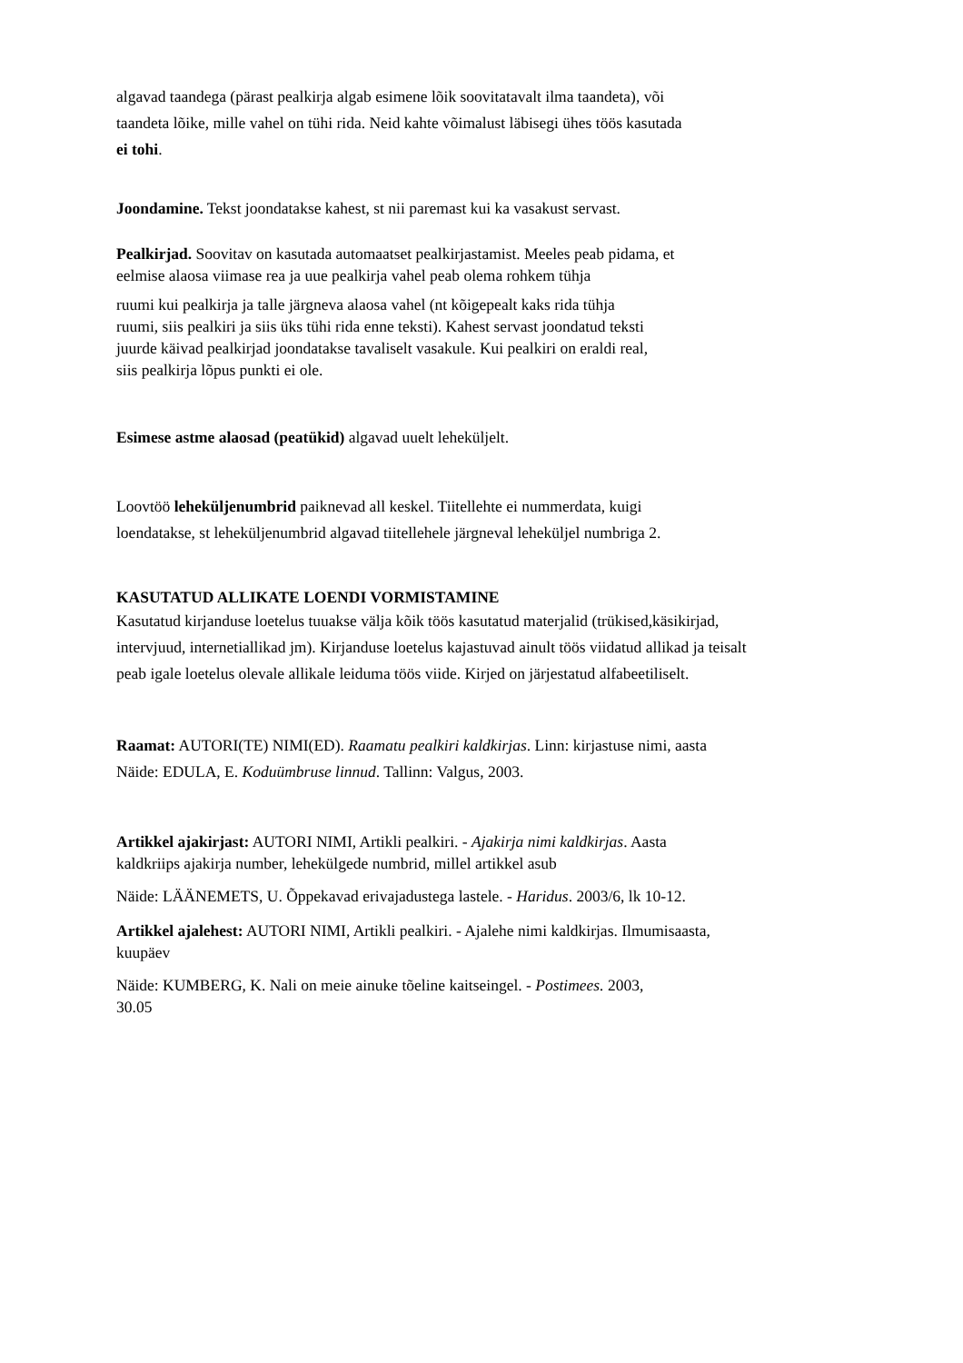algavad taandega (pärast pealkirja algab esimene lõik soovitatavalt ilma taandeta), või
taandeta lõike, mille vahel on tühi rida. Neid kahte võimalust läbisegi ühes töös kasutada
ei tohi.
Joondamine. Tekst joondatakse kahest, st nii paremast kui ka vasakust servast.
Pealkirjad. Soovitav on kasutada automaatset pealkirjastamist. Meeles peab pidama, et
eelmise alaosa viimase rea ja uue pealkirja vahel peab olema rohkem tühja
ruumi kui pealkirja ja talle järgneva alaosa vahel (nt kõigepealt kaks rida tühja
ruumi, siis pealkiri ja siis üks tühi rida enne teksti). Kahest servast joondatud teksti
juurde käivad pealkirjad joondatakse tavaliselt vasakule. Kui pealkiri on eraldi real,
siis pealkirja lõpus punkti ei ole.
Esimese astme alaosad (peatükid) algavad uuelt leheküljelt.
Loovtöö leheküljenumbrid paiknevad all keskel. Tiitellehte ei nummerdata, kuigi
loendatakse, st leheküljenumbrid algavad tiitellehele järgneval leheküljel numbriga 2.
KASUTATUD ALLIKATE LOENDI VORMISTAMINE
Kasutatud kirjanduse loetelus tuuakse välja kõik töös kasutatud materjalid (trükised,käsikirjad,
intervjuud, internetiallikad jm). Kirjanduse loetelus kajastuvad ainult töös viidatud allikad ja teisalt
peab igale loetelus olevale allikale leiduma töös viide. Kirjed on järjestatud alfabeetiliselt.
Raamat: AUTORI(TE) NIMI(ED). Raamatu pealkiri kaldkirjas. Linn: kirjastuse nimi, aasta
Näide: EDULA, E. Koduümbruse linnud. Tallinn: Valgus, 2003.
Artikkel ajakirjast: AUTORI NIMI, Artikli pealkiri. - Ajakirja nimi kaldkirjas. Aasta
kaldkriips ajakirja number, lehekülgede numbrid, millel artikkel asub
Näide: LÄÄNEMETS, U. Õppekavad erivajadustega lastele. - Haridus. 2003/6, lk 10-12.
Artikkel ajalehest: AUTORI NIMI, Artikli pealkiri. - Ajalehe nimi kaldkirjas. Ilmumisaasta,
kuupäev
Näide: KUMBERG, K. Nali on meie ainuke tõeline kaitseingel. - Postimees. 2003,
30.05